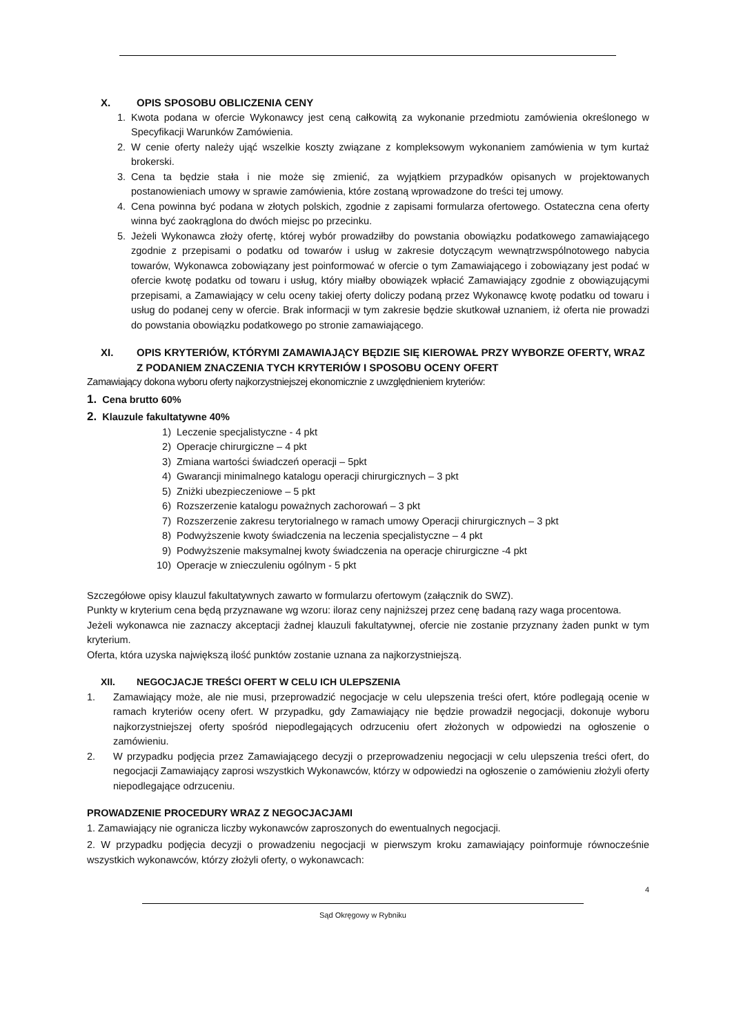X. OPIS SPOSOBU OBLICZENIA CENY
1. Kwota podana w ofercie Wykonawcy jest ceną całkowitą za wykonanie przedmiotu zamówienia określonego w Specyfikacji Warunków Zamówienia.
2. W cenie oferty należy ująć wszelkie koszty związane z kompleksowym wykonaniem zamówienia w tym kurtaż brokerski.
3. Cena ta będzie stała i nie może się zmienić, za wyjątkiem przypadków opisanych w projektowanych postanowieniach umowy w sprawie zamówienia, które zostaną wprowadzone do treści tej umowy.
4. Cena powinna być podana w złotych polskich, zgodnie z zapisami formularza ofertowego. Ostateczna cena oferty winna być zaokrąglona do dwóch miejsc po przecinku.
5. Jeżeli Wykonawca złoży ofertę, której wybór prowadziłby do powstania obowiązku podatkowego zamawiającego zgodnie z przepisami o podatku od towarów i usług w zakresie dotyczącym wewnątrzwspólnotowego nabycia towarów, Wykonawca zobowiązany jest poinformować w ofercie o tym Zamawiającego i zobowiązany jest podać w ofercie kwotę podatku od towaru i usług, który miałby obowiązek wpłacić Zamawiający zgodnie z obowiązującymi przepisami, a Zamawiający w celu oceny takiej oferty doliczy podaną przez Wykonawcę kwotę podatku od towaru i usług do podanej ceny w ofercie. Brak informacji w tym zakresie będzie skutkował uznaniem, iż oferta nie prowadzi do powstania obowiązku podatkowego po stronie zamawiającego.
XI. OPIS KRYTERIÓW, KTÓRYMI ZAMAWIAJĄCY BĘDZIE SIĘ KIEROWAŁ PRZY WYBORZE OFERTY, WRAZ Z PODANIEM ZNACZENIA TYCH KRYTERIÓW I SPOSOBU OCENY OFERT
Zamawiający dokona wyboru oferty najkorzystniejszej ekonomicznie z uwzględnieniem kryteriów:
1. Cena brutto 60%
2. Klauzule fakultatywne 40%
1) Leczenie specjalistyczne - 4 pkt
2) Operacje chirurgiczne – 4 pkt
3) Zmiana wartości świadczeń operacji – 5pkt
4) Gwarancji minimalnego katalogu operacji chirurgicznych – 3 pkt
5) Zniżki ubezpieczeniowe – 5 pkt
6) Rozszerzenie katalogu poważnych zachorowań – 3 pkt
7) Rozszerzenie zakresu terytorialnego w ramach umowy Operacji chirurgicznych – 3 pkt
8) Podwyższenie kwoty świadczenia na leczenia specjalistyczne – 4 pkt
9) Podwyższenie maksymalnej kwoty świadczenia na operacje chirurgiczne -4 pkt
10) Operacje w znieczuleniu ogólnym - 5 pkt
Szczegółowe opisy klauzul fakultatywnych zawarto w formularzu ofertowym (załącznik do SWZ).
Punkty w kryterium cena będą przyznawane wg wzoru: iloraz ceny najniższej przez cenę badaną razy waga procentowa.
Jeżeli wykonawca nie zaznaczy akceptacji żadnej klauzuli fakultatywnej, ofercie nie zostanie przyznany żaden punkt w tym kryterium.
Oferta, która uzyska największą ilość punktów zostanie uznana za najkorzystniejszą.
XII. NEGOCJACJE TREŚCI OFERT W CELU ICH ULEPSZENIA
1. Zamawiający może, ale nie musi, przeprowadzić negocjacje w celu ulepszenia treści ofert, które podlegają ocenie w ramach kryteriów oceny ofert. W przypadku, gdy Zamawiający nie będzie prowadził negocjacji, dokonuje wyboru najkorzystniejszej oferty spośród niepodlegających odrzuceniu ofert złożonych w odpowiedzi na ogłoszenie o zamówieniu.
2. W przypadku podjęcia przez Zamawiającego decyzji o przeprowadzeniu negocjacji w celu ulepszenia treści ofert, do negocjacji Zamawiający zaprosi wszystkich Wykonawców, którzy w odpowiedzi na ogłoszenie o zamówieniu złożyli oferty niepodlegające odrzuceniu.
PROWADZENIE PROCEDURY WRAZ Z NEGOCJACJAMI
1. Zamawiający nie ogranicza liczby wykonawców zaproszonych do ewentualnych negocjacji.
2. W przypadku podjęcia decyzji o prowadzeniu negocjacji w pierwszym kroku zamawiający poinformuje równocześnie wszystkich wykonawców, którzy złożyli oferty, o wykonawcach:
4
Sąd Okręgowy w Rybniku